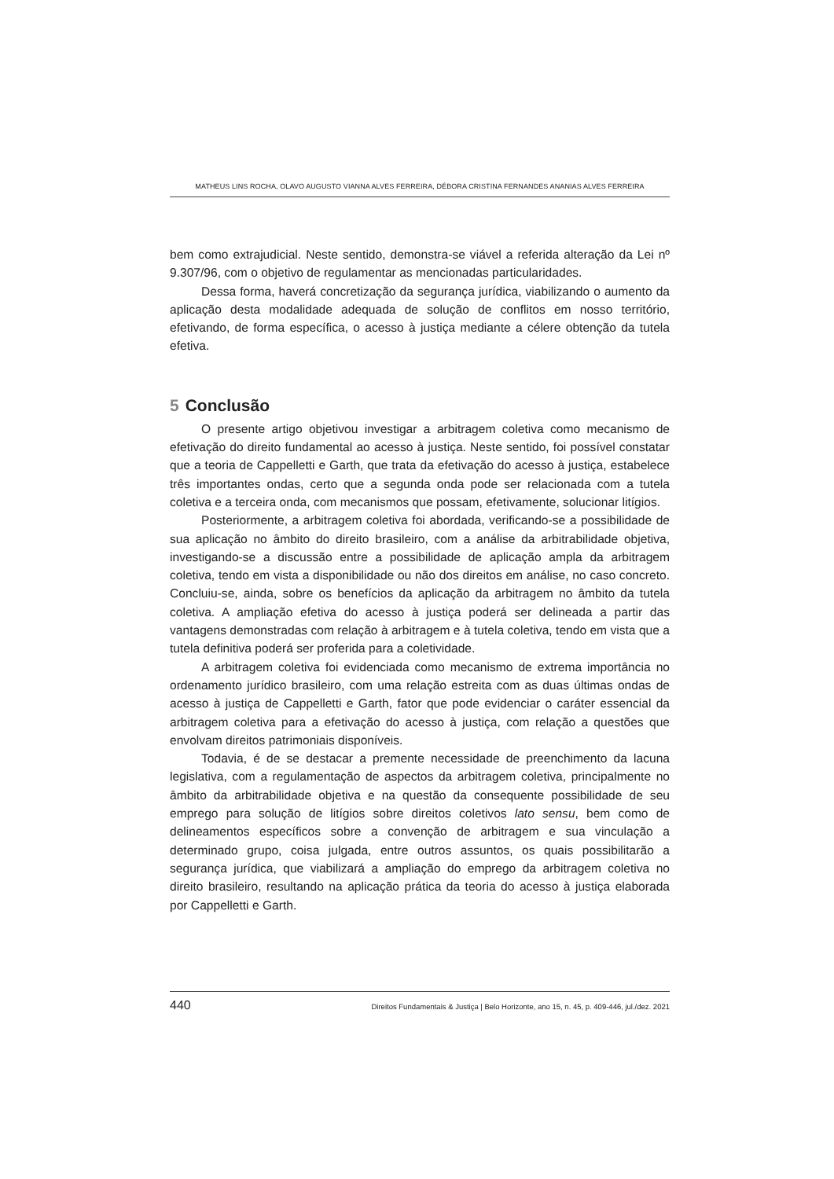MATHEUS LINS ROCHA, OLAVO AUGUSTO VIANNA ALVES FERREIRA, DÉBORA CRISTINA FERNANDES ANANIAS ALVES FERREIRA
bem como extrajudicial. Neste sentido, demonstra-se viável a referida alteração da Lei nº 9.307/96, com o objetivo de regulamentar as mencionadas particularidades.
Dessa forma, haverá concretização da segurança jurídica, viabilizando o aumento da aplicação desta modalidade adequada de solução de conflitos em nosso território, efetivando, de forma específica, o acesso à justiça mediante a célere obtenção da tutela efetiva.
5 Conclusão
O presente artigo objetivou investigar a arbitragem coletiva como mecanismo de efetivação do direito fundamental ao acesso à justiça. Neste sentido, foi possível constatar que a teoria de Cappelletti e Garth, que trata da efetivação do acesso à justiça, estabelece três importantes ondas, certo que a segunda onda pode ser relacionada com a tutela coletiva e a terceira onda, com mecanismos que possam, efetivamente, solucionar litígios.
Posteriormente, a arbitragem coletiva foi abordada, verificando-se a possibilidade de sua aplicação no âmbito do direito brasileiro, com a análise da arbitrabilidade objetiva, investigando-se a discussão entre a possibilidade de aplicação ampla da arbitragem coletiva, tendo em vista a disponibilidade ou não dos direitos em análise, no caso concreto. Concluiu-se, ainda, sobre os benefícios da aplicação da arbitragem no âmbito da tutela coletiva. A ampliação efetiva do acesso à justiça poderá ser delineada a partir das vantagens demonstradas com relação à arbitragem e à tutela coletiva, tendo em vista que a tutela definitiva poderá ser proferida para a coletividade.
A arbitragem coletiva foi evidenciada como mecanismo de extrema importância no ordenamento jurídico brasileiro, com uma relação estreita com as duas últimas ondas de acesso à justiça de Cappelletti e Garth, fator que pode evidenciar o caráter essencial da arbitragem coletiva para a efetivação do acesso à justiça, com relação a questões que envolvam direitos patrimoniais disponíveis.
Todavia, é de se destacar a premente necessidade de preenchimento da lacuna legislativa, com a regulamentação de aspectos da arbitragem coletiva, principalmente no âmbito da arbitrabilidade objetiva e na questão da consequente possibilidade de seu emprego para solução de litígios sobre direitos coletivos lato sensu, bem como de delineamentos específicos sobre a convenção de arbitragem e sua vinculação a determinado grupo, coisa julgada, entre outros assuntos, os quais possibilitarão a segurança jurídica, que viabilizará a ampliação do emprego da arbitragem coletiva no direito brasileiro, resultando na aplicação prática da teoria do acesso à justiça elaborada por Cappelletti e Garth.
440 Direitos Fundamentais & Justiça | Belo Horizonte, ano 15, n. 45, p. 409-446, jul./dez. 2021